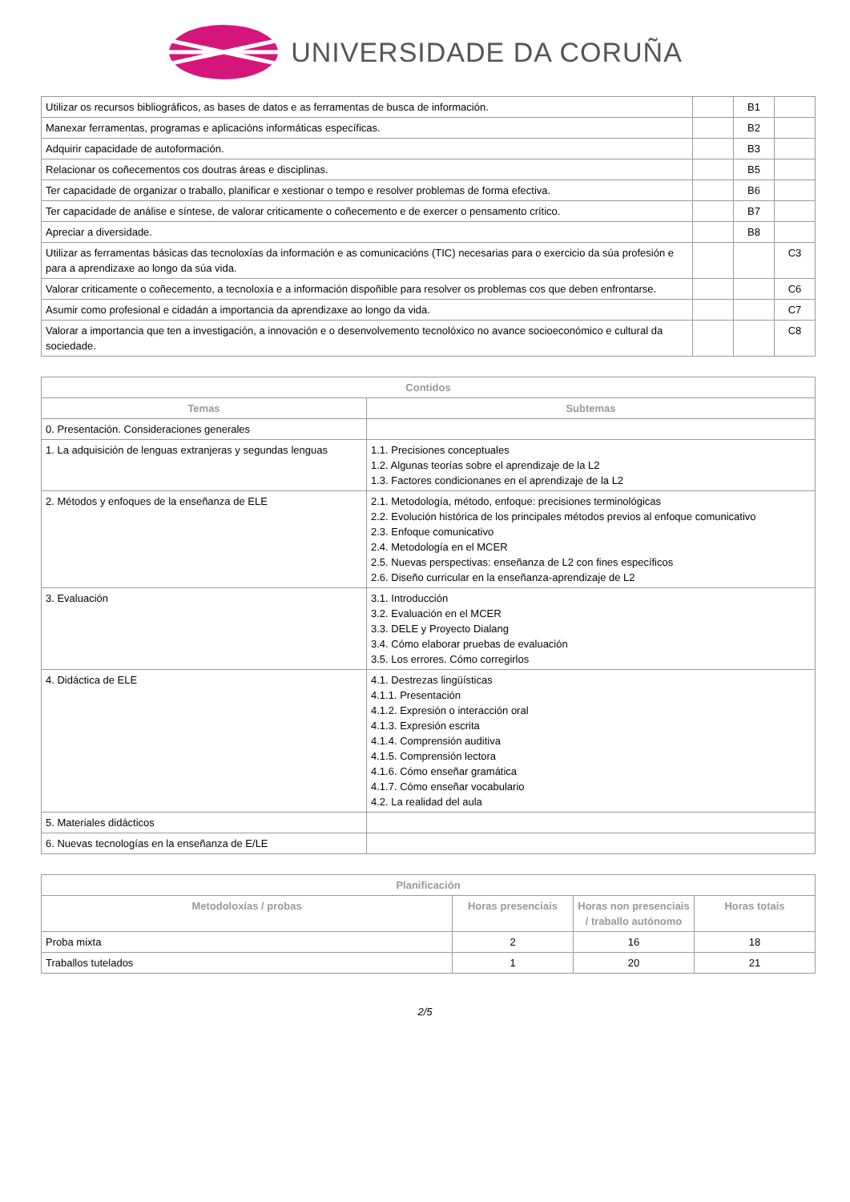UNIVERSIDADE DA CORUÑA
| Utilizar os recursos bibliográficos, as bases de datos e as ferramentas de busca de información. | | B1 | |
| Manexar ferramentas, programas e aplicacións informáticas específicas. | | B2 | |
| Adquirir capacidade de autoformación. | | B3 | |
| Relacionar os coñecementos cos doutras áreas e disciplinas. | | B5 | |
| Ter capacidade de organizar o traballo, planificar e xestionar o tempo e resolver problemas de forma efectiva. | | B6 | |
| Ter capacidade de análise e síntese, de valorar criticamente o coñecemento e de exercer o pensamento crítico. | | B7 | |
| Apreciar a diversidade. | | B8 | |
| Utilizar as ferramentas básicas das tecnoloxías da información e as comunicacións (TIC) necesarias para o exercicio da súa profesión e para a aprendizaxe ao longo da súa vida. | | | C3 |
| Valorar criticamente o coñecemento, a tecnoloxía e a información dispoñible para resolver os problemas cos que deben enfrontarse. | | | C6 |
| Asumir como profesional e cidadán a importancia da aprendizaxe ao longo da vida. | | | C7 |
| Valorar a importancia que ten a investigación, a innovación e o desenvolvemento tecnolóxico no avance socioeconómico e cultural da sociedade. | | | C8 |
| Contidos | |
| --- | --- |
| Temas | Subtemas |
| 0. Presentación. Consideraciones generales | |
| 1. La adquisición de lenguas extranjeras y segundas lenguas | 1.1. Precisiones conceptuales 1.2. Algunas teorías sobre el aprendizaje de la L2 1.3. Factores condicionanes en el aprendizaje de la L2 |
| 2. Métodos y enfoques de la enseñanza de ELE | 2.1. Metodología, método, enfoque: precisiones terminológicas 2.2. Evolución histórica de los principales métodos previos al enfoque comunicativo 2.3. Enfoque comunicativo 2.4. Metodología en el MCER 2.5. Nuevas perspectivas: enseñanza de L2 con fines específicos 2.6. Diseño curricular en la enseñanza-aprendizaje de L2 |
| 3. Evaluación | 3.1. Introducción 3.2. Evaluación en el MCER 3.3. DELE y Proyecto Dialang 3.4. Cómo elaborar pruebas de evaluación 3.5. Los errores. Cómo corregirlos |
| 4. Didáctica de ELE | 4.1. Destrezas lingüísticas 4.1.1. Presentación 4.1.2. Expresión o interacción oral 4.1.3. Expresión escrita 4.1.4. Comprensión auditiva 4.1.5. Comprensión lectora 4.1.6. Cómo enseñar gramática 4.1.7. Cómo enseñar vocabulario 4.2. La realidad del aula |
| 5. Materiales didácticos | |
| 6. Nuevas tecnologías en la enseñanza de E/LE | |
| Planificación | | | |
| --- | --- | --- | --- |
| Metodoloxías / probas | Horas presenciais | Horas non presenciais / traballo autónomo | Horas totais |
| Proba mixta | 2 | 16 | 18 |
| Traballos tutelados | 1 | 20 | 21 |
2/5